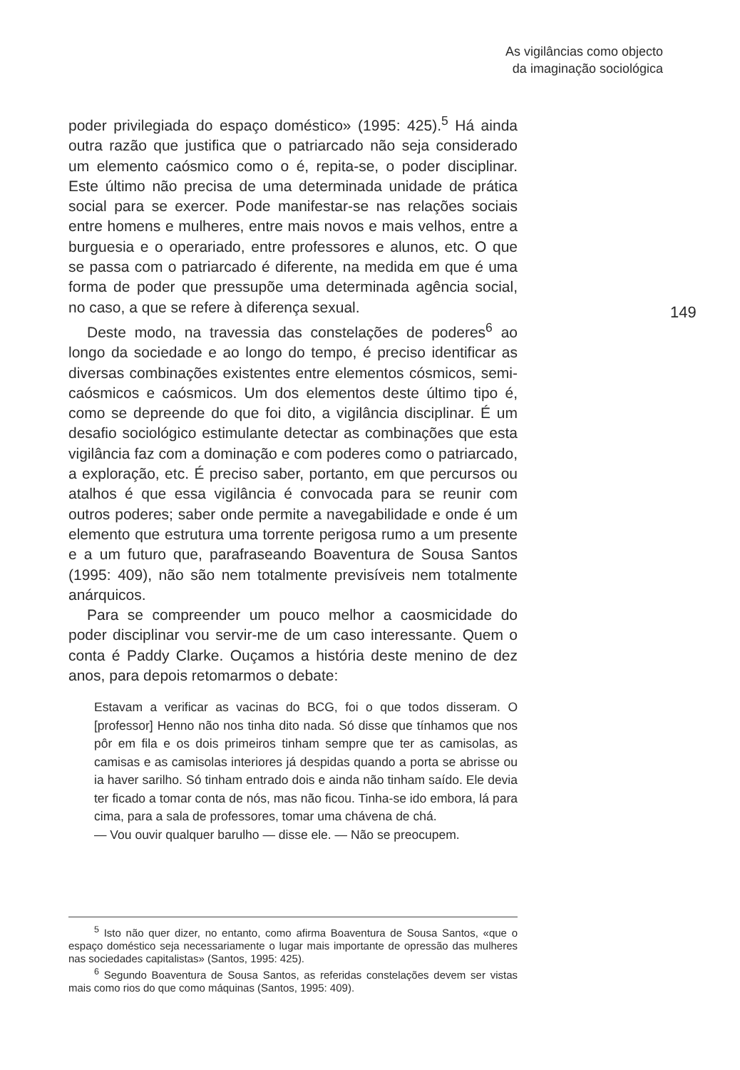As vigilâncias como objecto da imaginação sociológica
poder privilegiada do espaço doméstico» (1995: 425).<sup>5</sup> Há ainda outra razão que justifica que o patriarcado não seja considerado um elemento caósmico como o é, repita-se, o poder disciplinar. Este último não precisa de uma determinada unidade de prática social para se exercer. Pode manifestar-se nas relações sociais entre homens e mulheres, entre mais novos e mais velhos, entre a burguesia e o operariado, entre professores e alunos, etc. O que se passa com o patriarcado é diferente, na medida em que é uma forma de poder que pressupõe uma determinada agência social, no caso, a que se refere à diferença sexual.
Deste modo, na travessia das constelações de poderes<sup>6</sup> ao longo da sociedade e ao longo do tempo, é preciso identificar as diversas combinações existentes entre elementos cósmicos, semi-caósmicos e caósmicos. Um dos elementos deste último tipo é, como se depreende do que foi dito, a vigilância disciplinar. É um desafio sociológico estimulante detectar as combinações que esta vigilância faz com a dominação e com poderes como o patriarcado, a exploração, etc. É preciso saber, portanto, em que percursos ou atalhos é que essa vigilância é convocada para se reunir com outros poderes; saber onde permite a navegabilidade e onde é um elemento que estrutura uma torrente perigosa rumo a um presente e a um futuro que, parafraseando Boaventura de Sousa Santos (1995: 409), não são nem totalmente previsíveis nem totalmente anárquicos.
Para se compreender um pouco melhor a caosmicidade do poder disciplinar vou servir-me de um caso interessante. Quem o conta é Paddy Clarke. Ouçamos a história deste menino de dez anos, para depois retomarmos o debate:
Estavam a verificar as vacinas do BCG, foi o que todos disseram. O [professor] Henno não nos tinha dito nada. Só disse que tínhamos que nos pôr em fila e os dois primeiros tinham sempre que ter as camisolas, as camisas e as camisolas interiores já despidas quando a porta se abrisse ou ia haver sarilho. Só tinham entrado dois e ainda não tinham saído. Ele devia ter ficado a tomar conta de nós, mas não ficou. Tinha-se ido embora, lá para cima, para a sala de professores, tomar uma chávena de chá.
— Vou ouvir qualquer barulho — disse ele. — Não se preocupem.
149
<sup>5</sup> Isto não quer dizer, no entanto, como afirma Boaventura de Sousa Santos, «que o espaço doméstico seja necessariamente o lugar mais importante de opressão das mulheres nas sociedades capitalistas» (Santos, 1995: 425).
<sup>6</sup> Segundo Boaventura de Sousa Santos, as referidas constelações devem ser vistas mais como rios do que como máquinas (Santos, 1995: 409).